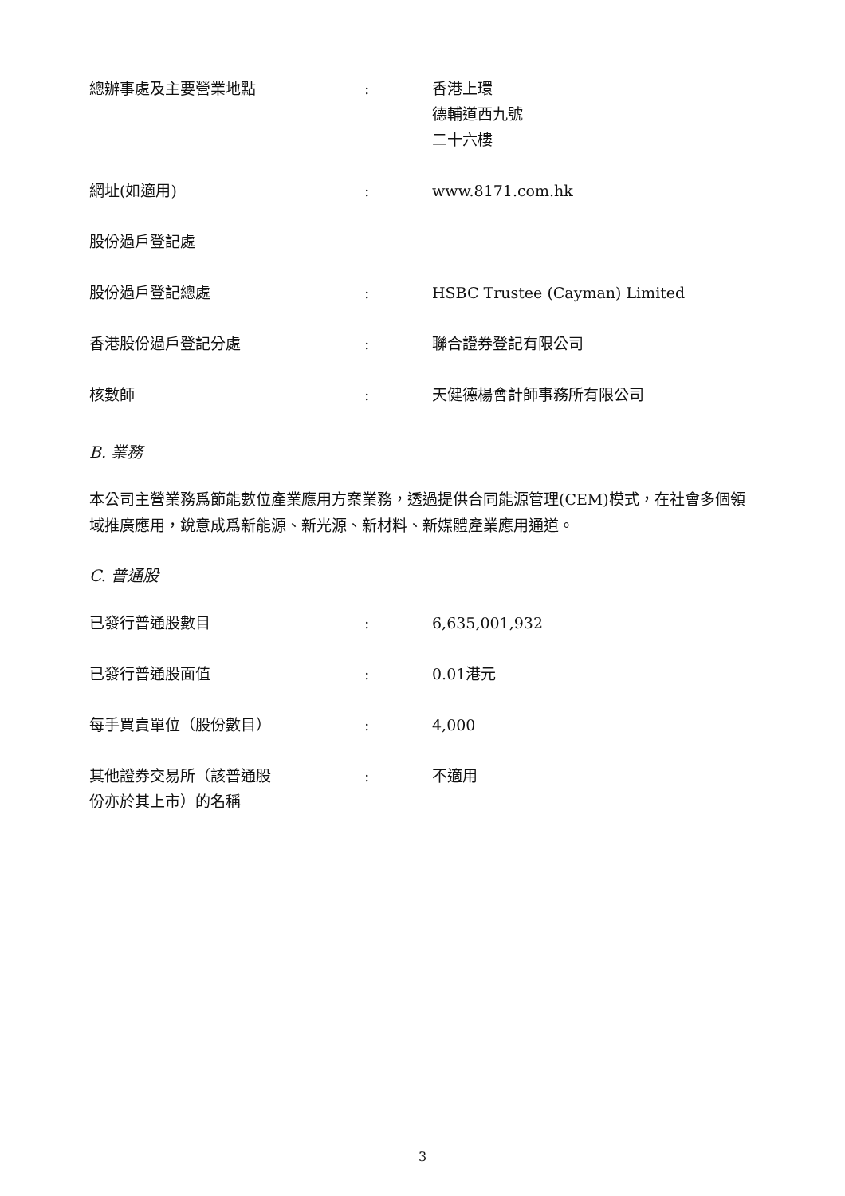| 總辦事處及主要營業地點 | : | 香港上環 德輔道西九號 二十六樓 |
| 網址(如適用) | : | www.8171.com.hk |
| 股份過戶登記處 | | |
| 股份過戶登記總處 | : | HSBC Trustee (Cayman) Limited |
| 香港股份過戶登記分處 | : | 聯合證券登記有限公司 |
| 核數師 | : | 天健德楊會計師事務所有限公司 |
B. 業務
本公司主營業務爲節能數位產業應用方案業務，透過提供合同能源管理(CEM)模式，在社會多個領域推廣應用，銳意成爲新能源、新光源、新材料、新媒體產業應用通道。
C. 普通股
| 已發行普通股數目 | : | 6,635,001,932 |
| 已發行普通股面值 | : | 0.01港元 |
| 每手買賣單位（股份數目） | : | 4,000 |
| 其他證券交易所（該普通股 份亦於其上市）的名稱 | : | 不適用 |
3